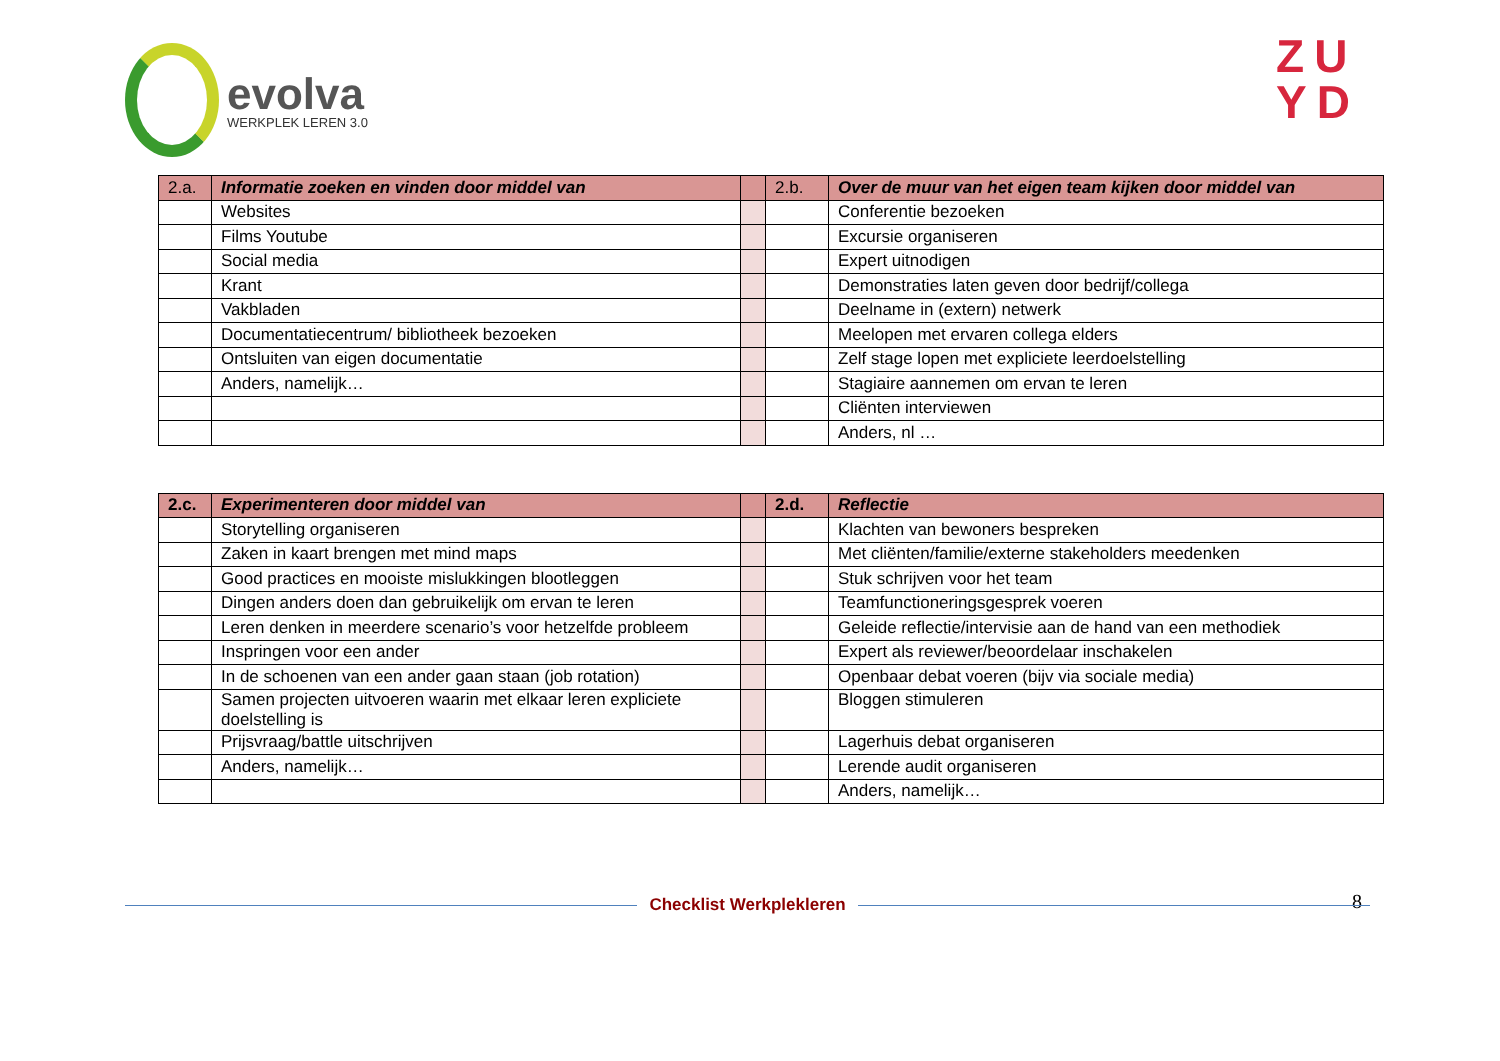evolva
WERKPLEK LEREN 3.0
ZU
YD
| 2.a. | Informatie zoeken en vinden door middel van | | 2.b. | Over de muur van het eigen team kijken door middel van |
| --- | --- | --- | --- | --- |
| | Websites | | | Conferentie bezoeken |
| | Films Youtube | | | Excursie organiseren |
| | Social media | | | Expert uitnodigen |
| | Krant | | | Demonstraties laten geven door bedrijf/collega |
| | Vakbladen | | | Deelname in (extern) netwerk |
| | Documentatiecentrum/ bibliotheek bezoeken | | | Meelopen met ervaren collega elders |
| | Ontsluiten van eigen documentatie | | | Zelf stage lopen met expliciete leerdoelstelling |
| | Anders, namelijk… | | | Stagiaire aannemen om ervan te leren |
| | | | | Cliënten interviewen |
| | | | | Anders, nl … |
| 2.c. | Experimenteren door middel van | | 2.d. | Reflectie |
| --- | --- | --- | --- | --- |
| | Storytelling organiseren | | | Klachten van bewoners bespreken |
| | Zaken in kaart brengen met mind maps | | | Met cliënten/familie/externe stakeholders meedenken |
| | Good practices en mooiste mislukkingen blootleggen | | | Stuk schrijven voor het team |
| | Dingen anders doen dan gebruikelijk om ervan te leren | | | Teamfunctioneringsgesprek voeren |
| | Leren denken in meerdere scenario’s voor hetzelfde probleem | | | Geleide reflectie/intervisie aan de hand van een methodiek |
| | Inspringen voor een ander | | | Expert als reviewer/beoordelaar inschakelen |
| | In de schoenen van een ander gaan staan (job rotation) | | | Openbaar debat voeren (bijv via sociale media) |
| | Samen projecten uitvoeren waarin met elkaar leren expliciete doelstelling is | | | Bloggen stimuleren |
| | Prijsvraag/battle uitschrijven | | | Lagerhuis debat organiseren |
| | Anders, namelijk… | | | Lerende audit organiseren |
| | | | | Anders, namelijk… |
8
Checklist Werkplekleren